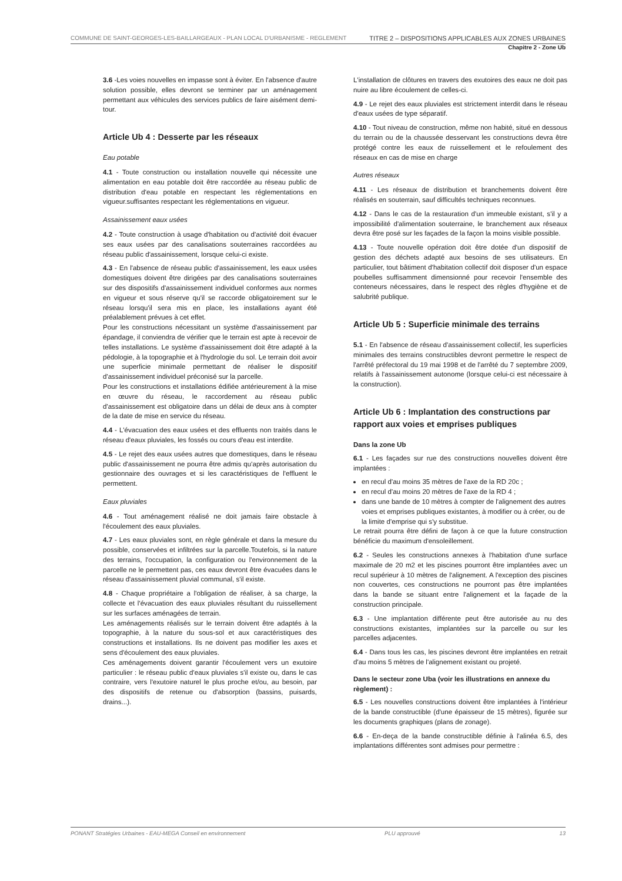COMMUNE DE SAINT-GEORGES-LES-BAILLARGEAUX - PLAN LOCAL D'URBANISME - REGLEMENT TITRE 2 – DISPOSITIONS APPLICABLES AUX ZONES URBAINES
Chapitre 2 - Zone Ub
3.6 -Les voies nouvelles en impasse sont à éviter. En l'absence d'autre solution possible, elles devront se terminer par un aménagement permettant aux véhicules des services publics de faire aisément demi-tour.
Article Ub 4 : Desserte par les réseaux
Eau potable
4.1 - Toute construction ou installation nouvelle qui nécessite une alimentation en eau potable doit être raccordée au réseau public de distribution d'eau potable en respectant les réglementations en vigueur.suffisantes respectant les réglementations en vigueur.
Assainissement eaux usées
4.2 - Toute construction à usage d'habitation ou d'activité doit évacuer ses eaux usées par des canalisations souterraines raccordées au réseau public d'assainissement, lorsque celui-ci existe.
4.3 - En l'absence de réseau public d'assainissement, les eaux usées domestiques doivent être dirigées par des canalisations souterraines sur des dispositifs d'assainissement individuel conformes aux normes en vigueur et sous réserve qu'il se raccorde obligatoirement sur le réseau lorsqu'il sera mis en place, les installations ayant été préalablement prévues à cet effet.
Pour les constructions nécessitant un système d'assainissement par épandage, il conviendra de vérifier que le terrain est apte à recevoir de telles installations. Le système d'assainissement doit être adapté à la pédologie, à la topographie et à l'hydrologie du sol. Le terrain doit avoir une superficie minimale permettant de réaliser le dispositif d'assainissement individuel préconisé sur la parcelle.
Pour les constructions et installations édifiée antérieurement à la mise en œuvre du réseau, le raccordement au réseau public d'assainissement est obligatoire dans un délai de deux ans à compter de la date de mise en service du réseau.
4.4 - L'évacuation des eaux usées et des effluents non traités dans le réseau d'eaux pluviales, les fossés ou cours d'eau est interdite.
4.5 - Le rejet des eaux usées autres que domestiques, dans le réseau public d'assainissement ne pourra être admis qu'après autorisation du gestionnaire des ouvrages et si les caractéristiques de l'effluent le permettent.
Eaux pluviales
4.6 - Tout aménagement réalisé ne doit jamais faire obstacle à l'écoulement des eaux pluviales.
4.7 - Les eaux pluviales sont, en règle générale et dans la mesure du possible, conservées et infiltrées sur la parcelle.Toutefois, si la nature des terrains, l'occupation, la configuration ou l'environnement de la parcelle ne le permettent pas, ces eaux devront être évacuées dans le réseau d'assainissement pluvial communal, s'il existe.
4.8 - Chaque propriétaire a l'obligation de réaliser, à sa charge, la collecte et l'évacuation des eaux pluviales résultant du ruissellement sur les surfaces aménagées de terrain.
Les aménagements réalisés sur le terrain doivent être adaptés à la topographie, à la nature du sous-sol et aux caractéristiques des constructions et installations. Ils ne doivent pas modifier les axes et sens d'écoulement des eaux pluviales.
Ces aménagements doivent garantir l'écoulement vers un exutoire particulier : le réseau public d'eaux pluviales s'il existe ou, dans le cas contraire, vers l'exutoire naturel le plus proche et/ou, au besoin, par des dispositifs de retenue ou d'absorption (bassins, puisards, drains...).
L'installation de clôtures en travers des exutoires des eaux ne doit pas nuire au libre écoulement de celles-ci.
4.9 - Le rejet des eaux pluviales est strictement interdit dans le réseau d'eaux usées de type séparatif.
4.10 - Tout niveau de construction, même non habité, situé en dessous du terrain ou de la chaussée desservant les constructions devra être protégé contre les eaux de ruissellement et le refoulement des réseaux en cas de mise en charge
Autres réseaux
4.11 - Les réseaux de distribution et branchements doivent être réalisés en souterrain, sauf difficultés techniques reconnues.
4.12 - Dans le cas de la restauration d'un immeuble existant, s'il y a impossibilité d'alimentation souterraine, le branchement aux réseaux devra être posé sur les façades de la façon la moins visible possible.
4.13 - Toute nouvelle opération doit être dotée d'un dispositif de gestion des déchets adapté aux besoins de ses utilisateurs. En particulier, tout bâtiment d'habitation collectif doit disposer d'un espace poubelles suffisamment dimensionné pour recevoir l'ensemble des conteneurs nécessaires, dans le respect des règles d'hygiène et de salubrité publique.
Article Ub 5 : Superficie minimale des terrains
5.1 - En l'absence de réseau d'assainissement collectif, les superficies minimales des terrains constructibles devront permettre le respect de l'arrêté préfectoral du 19 mai 1998 et de l'arrêté du 7 septembre 2009, relatifs à l'assainissement autonome (lorsque celui-ci est nécessaire à la construction).
Article Ub 6 : Implantation des constructions par rapport aux voies et emprises publiques
Dans la zone Ub
6.1 - Les façades sur rue des constructions nouvelles doivent être implantées :
en recul d'au moins 35 mètres de l'axe de la RD 20c ;
en recul d'au moins 20 mètres de l'axe de la RD 4 ;
dans une bande de 10 mètres à compter de l'alignement des autres voies et emprises publiques existantes, à modifier ou à créer, ou de la limite d'emprise qui s'y substitue.
Le retrait pourra être défini de façon à ce que la future construction bénéficie du maximum d'ensoleillement.
6.2 - Seules les constructions annexes à l'habitation d'une surface maximale de 20 m2 et les piscines pourront être implantées avec un recul supérieur à 10 mètres de l'alignement. A l'exception des piscines non couvertes, ces constructions ne pourront pas être implantées dans la bande se situant entre l'alignement et la façade de la construction principale.
6.3 - Une implantation différente peut être autorisée au nu des constructions existantes, implantées sur la parcelle ou sur les parcelles adjacentes.
6.4 - Dans tous les cas, les piscines devront être implantées en retrait d'au moins 5 mètres de l'alignement existant ou projeté.
Dans le secteur zone Uba (voir les illustrations en annexe du règlement) :
6.5 - Les nouvelles constructions doivent être implantées à l'intérieur de la bande constructible (d'une épaisseur de 15 mètres), figurée sur les documents graphiques (plans de zonage).
6.6 - En-deça de la bande constructible définie à l'alinéa 6.5, des implantations différentes sont admises pour permettre :
PONANT Stratégies Urbaines - EAU-MEGA Conseil en environnement PLU approuvé 13